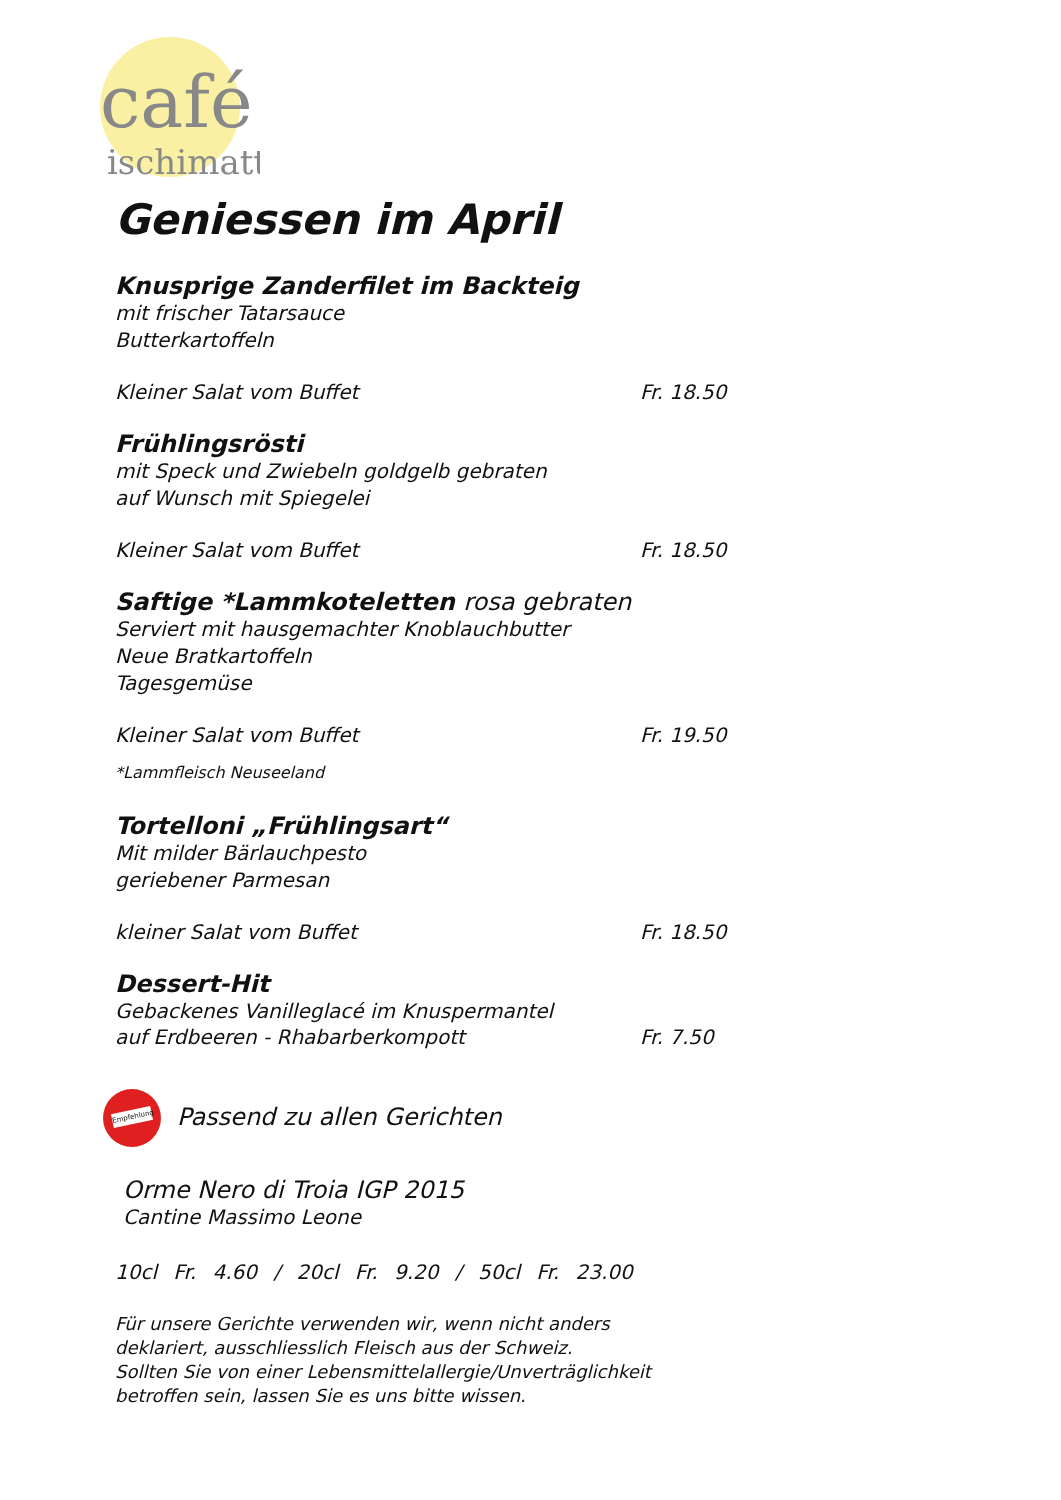café
ischimatt
Geniessen im April
Knusprige Zanderfilet im Backteig
mit frischer Tatarsauce
Butterkartoffeln
Kleiner Salat vom Buffet Fr. 18.50
Frühlingsrösti
mit Speck und Zwiebeln goldgelb gebraten
auf Wunsch mit Spiegelei
Kleiner Salat vom Buffet Fr. 18.50
Saftige *Lammkoteletten rosa gebraten
Serviert mit hausgemachter Knoblauchbutter
Neue Bratkartoffeln
Tagesgemüse
Kleiner Salat vom Buffet Fr. 19.50
*Lammfleisch Neuseeland
Tortelloni „Frühlingsart“
Mit milder Bärlauchpesto
geriebener Parmesan
kleiner Salat vom Buffet Fr. 18.50
Dessert-Hit
Gebackenes Vanilleglacé im Knuspermantel
auf Erdbeeren - Rhabarberkompott Fr. 7.50
Empfehlung Passend zu allen Gerichten
Orme Nero di Troia IGP 2015
Cantine Massimo Leone
10cl Fr. 4.60 / 20cl Fr. 9.20 / 50cl Fr. 23.00
Für unsere Gerichte verwenden wir, wenn nicht anders
deklariert, ausschliesslich Fleisch aus der Schweiz.
Sollten Sie von einer Lebensmittelallergie/Unverträglichkeit
betroffen sein, lassen Sie es uns bitte wissen.